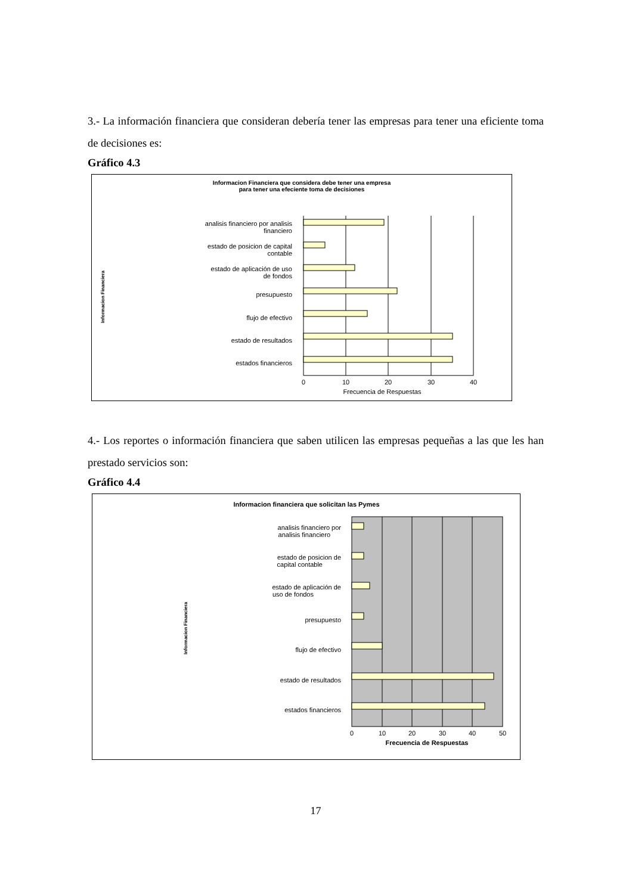3.- La información financiera que consideran debería tener las empresas para tener una eficiente toma de decisiones es:
Gráfico 4.3
Informacion Financiera que considera debe tener una empresa
para tener una efeciente toma de decisiones
Informacion Financiera
analisis financiero por analisis
financiero
estado de posicion de capital
contable
estado de aplicación de uso
de fondos
presupuesto
flujo de efectivo
estado de resultados
estados financieros
0
10
20
30
40
Frecuencia de Respuestas
4.- Los reportes o información financiera que saben utilicen las empresas pequeñas a las que les han prestado servicios son:
Gráfico 4.4
Informacion financiera que solicitan las Pymes
Informacion Financiera
analisis financiero por
analisis financiero
estado de posicion de
capital contable
estado de aplicación de
uso de fondos
presupuesto
flujo de efectivo
estado de resultados
estados financieros
0
10
20
30
40
50
Frecuencia de Respuestas
17